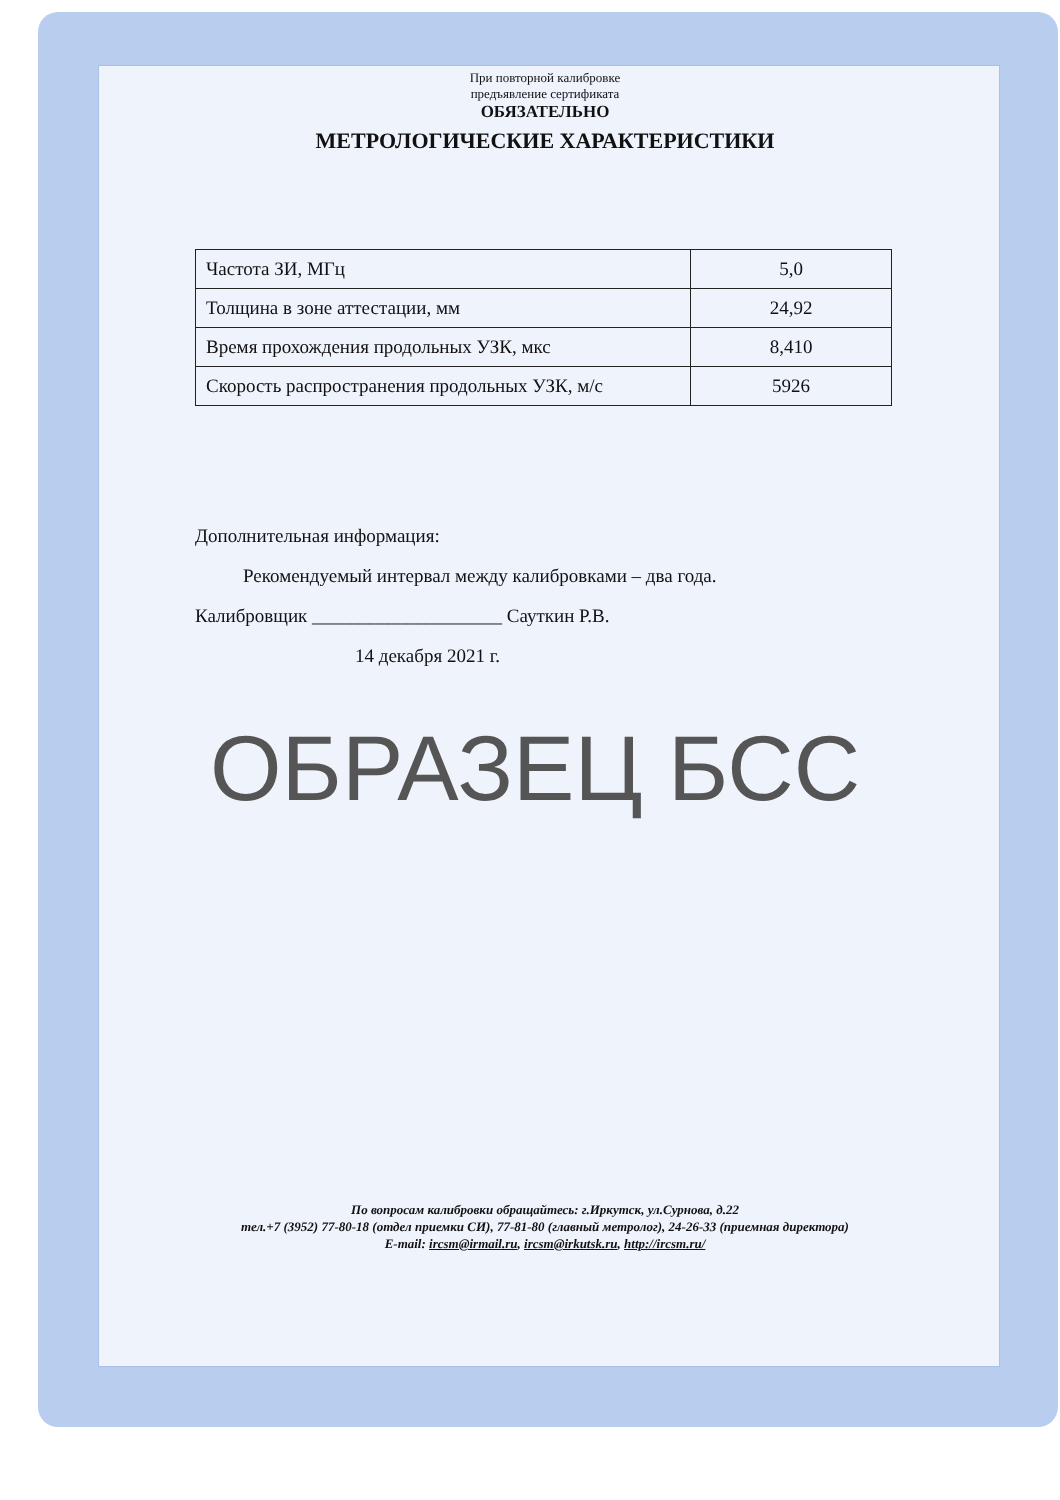При повторной калибровке
предъявление сертификата
ОБЯЗАТЕЛЬНО
МЕТРОЛОГИЧЕСКИЕ ХАРАКТЕРИСТИКИ
| Частота ЗИ, МГц | 5,0 |
| Толщина в зоне аттестации, мм | 24,92 |
| Время прохождения продольных УЗК, мкс | 8,410 |
| Скорость распространения продольных УЗК, м/с | 5926 |
Дополнительная информация:
Рекомендуемый интервал между калибровками – два года.
Калибровщик ____________________ Сауткин Р.В.
14 декабря 2021 г.
ОБРАЗЕЦ БСС
По вопросам калибровки обращайтесь: г.Иркутск, ул.Сурнова, д.22
тел.+7 (3952) 77-80-18 (отдел приемки СИ), 77-81-80 (главный метролог), 24-26-33 (приемная директора)
E-mail: ircsm@irmail.ru, ircsm@irkutsk.ru, http://ircsm.ru/